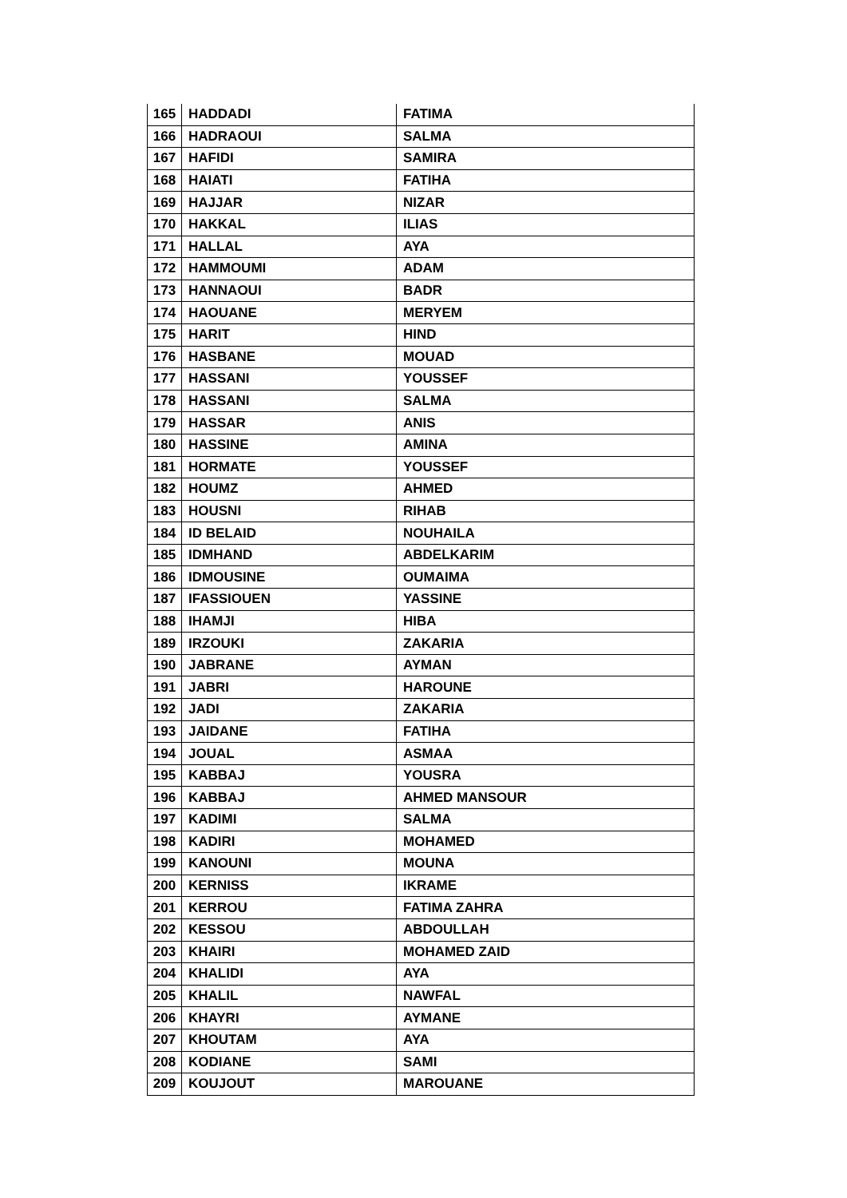| 165 | HADDADI | FATIMA |
| 166 | HADRAOUI | SALMA |
| 167 | HAFIDI | SAMIRA |
| 168 | HAIATI | FATIHA |
| 169 | HAJJAR | NIZAR |
| 170 | HAKKAL | ILIAS |
| 171 | HALLAL | AYA |
| 172 | HAMMOUMI | ADAM |
| 173 | HANNAOUI | BADR |
| 174 | HAOUANE | MERYEM |
| 175 | HARIT | HIND |
| 176 | HASBANE | MOUAD |
| 177 | HASSANI | YOUSSEF |
| 178 | HASSANI | SALMA |
| 179 | HASSAR | ANIS |
| 180 | HASSINE | AMINA |
| 181 | HORMATE | YOUSSEF |
| 182 | HOUMZ | AHMED |
| 183 | HOUSNI | RIHAB |
| 184 | ID BELAID | NOUHAILA |
| 185 | IDMHAND | ABDELKARIM |
| 186 | IDMOUSINE | OUMAIMA |
| 187 | IFASSIOUEN | YASSINE |
| 188 | IHAMJI | HIBA |
| 189 | IRZOUKI | ZAKARIA |
| 190 | JABRANE | AYMAN |
| 191 | JABRI | HAROUNE |
| 192 | JADI | ZAKARIA |
| 193 | JAIDANE | FATIHA |
| 194 | JOUAL | ASMAA |
| 195 | KABBAJ | YOUSRA |
| 196 | KABBAJ | AHMED MANSOUR |
| 197 | KADIMI | SALMA |
| 198 | KADIRI | MOHAMED |
| 199 | KANOUNI | MOUNA |
| 200 | KERNISS | IKRAME |
| 201 | KERROU | FATIMA ZAHRA |
| 202 | KESSOU | ABDOULLAH |
| 203 | KHAIRI | MOHAMED ZAID |
| 204 | KHALIDI | AYA |
| 205 | KHALIL | NAWFAL |
| 206 | KHAYRI | AYMANE |
| 207 | KHOUTAM | AYA |
| 208 | KODIANE | SAMI |
| 209 | KOUJOUT | MAROUANE |